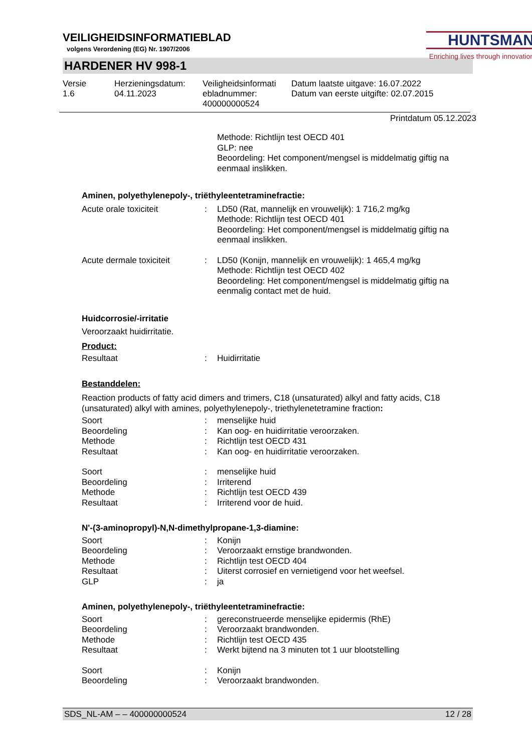VEILIGHEIDSINFORMATIEBLAD
volgens Verordening (EG) Nr. 1907/2006
HUNTSMAN
Enriching lives through innovation
HARDENER HV 998-1
Versie
1.6
Herzieningsdatum:
04.11.2023
Veiligheidsinformati ebladnummer:
400000000524
Datum laatste uitgave: 16.07.2022
Datum van eerste uitgifte: 02.07.2015
Printdatum 05.12.2023
| | | Methode: Richtlijn test OECD 401 GLP: nee Beoordeling: Het component/mengsel is middelmatig giftig na eenmaal inslikken. |
Aminen, polyethylenepoly-, triëthyleentetraminefractie:
| Acute orale toxiciteit | : | LD50 (Rat, mannelijk en vrouwelijk): 1 716,2 mg/kg Methode: Richtlijn test OECD 401 Beoordeling: Het component/mengsel is middelmatig giftig na eenmaal inslikken. |
| Acute dermale toxiciteit | : | LD50 (Konijn, mannelijk en vrouwelijk): 1 465,4 mg/kg Methode: Richtlijn test OECD 402 Beoordeling: Het component/mengsel is middelmatig giftig na eenmalig contact met de huid. |
Huidcorrosie/-irritatie
Veroorzaakt huidirritatie.
Product:
| Resultaat | : | Huidirritatie |
Bestanddelen:
Reaction products of fatty acid dimers and trimers, C18 (unsaturated) alkyl and fatty acids, C18 (unsaturated) alkyl with amines, polyethylenepoly-, triethylenetetramine fraction:
| Soort | : | menselijke huid |
| Beoordeling | : | Kan oog- en huidirritatie veroorzaken. |
| Methode | : | Richtlijn test OECD 431 |
| Resultaat | : | Kan oog- en huidirritatie veroorzaken. |
| Soort | : | menselijke huid |
| Beoordeling | : | Irriterend |
| Methode | : | Richtlijn test OECD 439 |
| Resultaat | : | Irriterend voor de huid. |
N'-(3-aminopropyl)-N,N-dimethylpropane-1,3-diamine:
| Soort | : | Konijn |
| Beoordeling | : | Veroorzaakt ernstige brandwonden. |
| Methode | : | Richtlijn test OECD 404 |
| Resultaat | : | Uiterst corrosief en vernietigend voor het weefsel. |
| GLP | : | ja |
Aminen, polyethylenepoly-, triëthyleentetraminefractie:
| Soort | : | gereconstrueerde menselijke epidermis (RhE) |
| Beoordeling | : | Veroorzaakt brandwonden. |
| Methode | : | Richtlijn test OECD 435 |
| Resultaat | : | Werkt bijtend na 3 minuten tot 1 uur blootstelling |
| Soort | : | Konijn |
| Beoordeling | : | Veroorzaakt brandwonden. |
SDS_NL-AM – – 400000000524 12 / 28